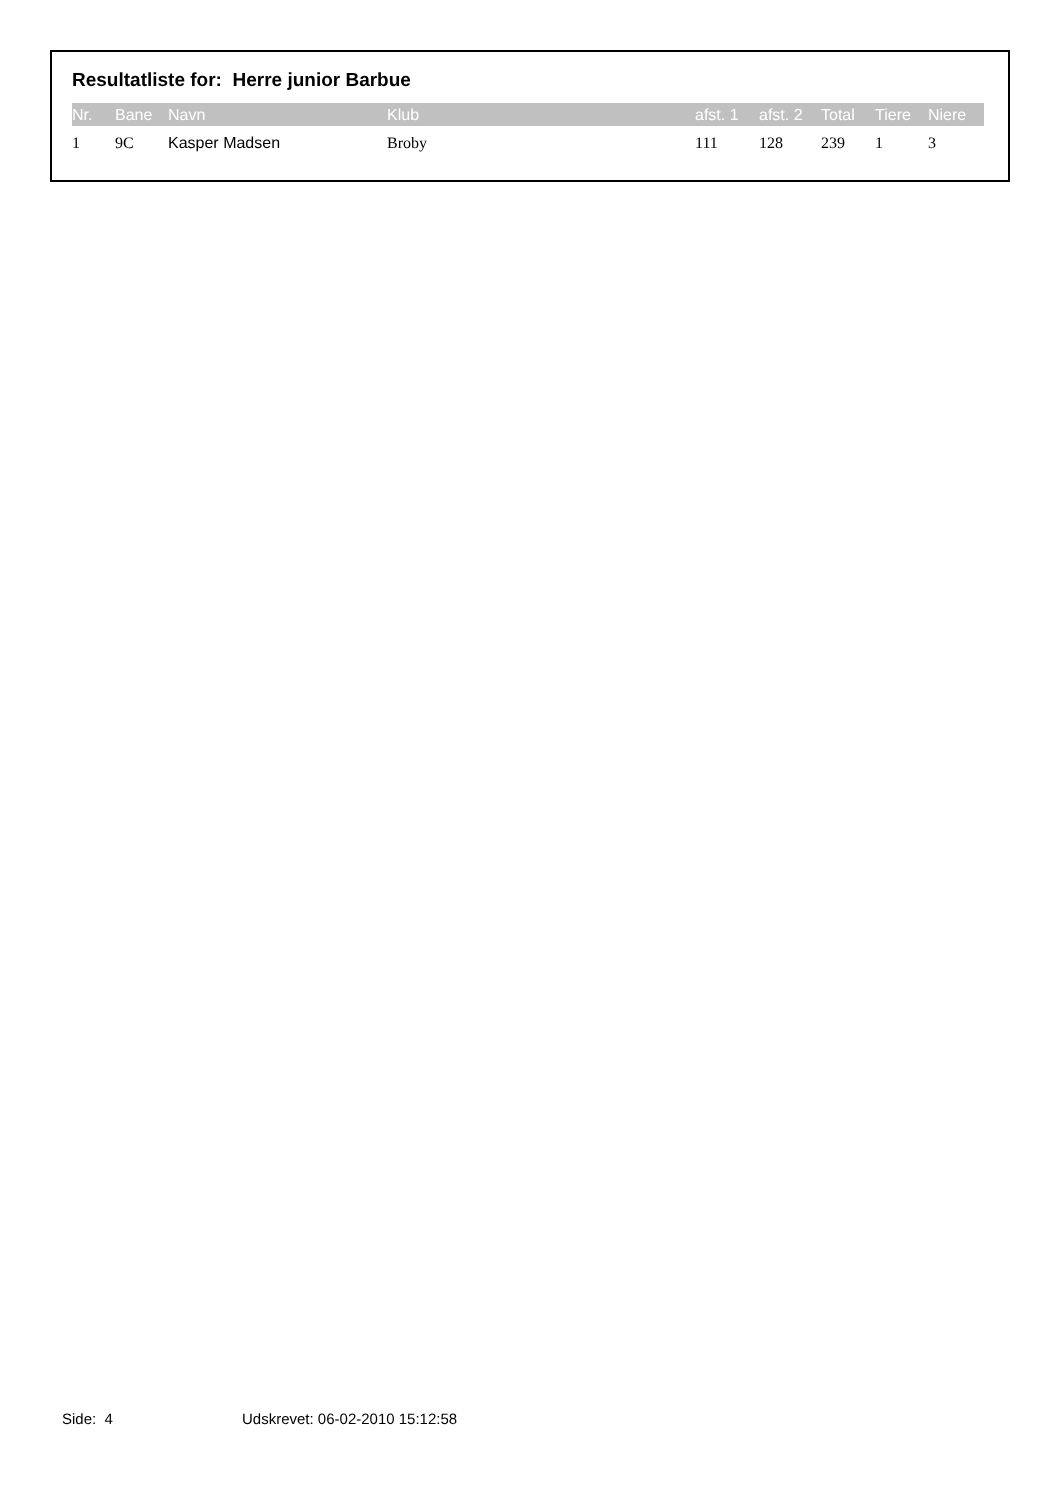Resultatliste for: Herre junior Barbue
| Nr. | Bane | Navn | Klub | afst. 1 | afst. 2 | Total | Tiere | Niere |
| --- | --- | --- | --- | --- | --- | --- | --- | --- |
| 1 | 9C | Kasper Madsen | Broby | 111 | 128 | 239 | 1 | 3 |
Side: 4 Udskrevet: 06-02-2010 15:12:58